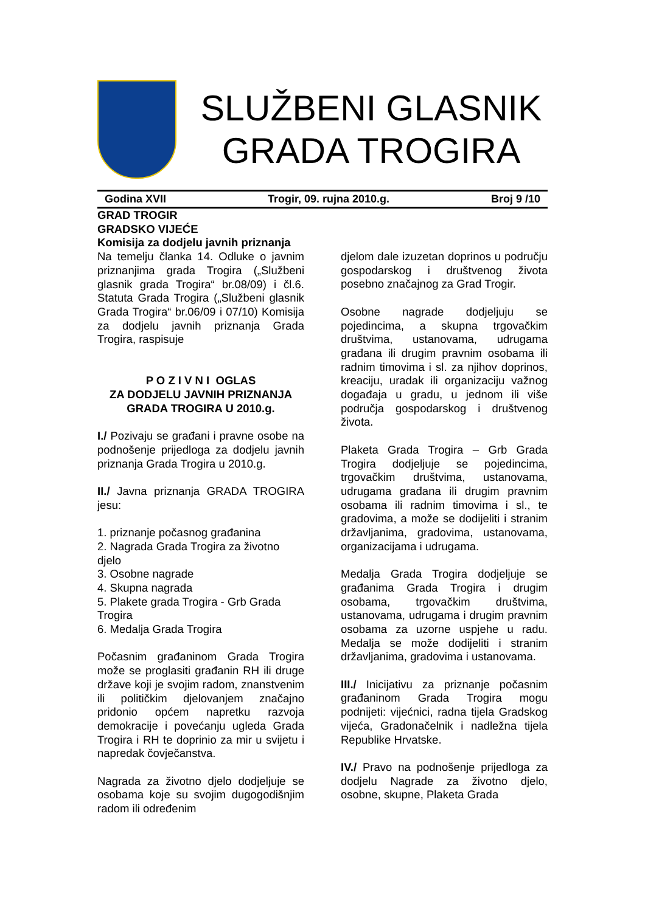SLUŽBENI GLASNIK
GRADA TROGIRA
Godina XVII Trogir, 09. rujna 2010.g. Broj 9 /10
GRAD TROGIR
GRADSKO VIJEĆE
Komisija za dodjelu javnih priznanja
Na temelju članka 14. Odluke o javnim priznanjima grada Trogira („Službeni glasnik grada Trogira“ br.08/09) i čl.6. Statuta Grada Trogira („Službeni glasnik Grada Trogira“ br.06/09 i 07/10) Komisija za dodjelu javnih priznanja Grada Trogira, raspisuje
P O Z I V N I OGLAS
ZA DODJELU JAVNIH PRIZNANJA
GRADA TROGIRA U 2010.g.
I./ Pozivaju se građani i pravne osobe na podnošenje prijedloga za dodjelu javnih priznanja Grada Trogira u 2010.g.
II./ Javna priznanja GRADA TROGIRA jesu:
1. priznanje počasnog građanina
2. Nagrada Grada Trogira za životno djelo
3. Osobne nagrade
4. Skupna nagrada
5. Plakete grada Trogira - Grb Grada Trogira
6. Medalja Grada Trogira
Počasnim građaninom Grada Trogira može se proglasiti građanin RH ili druge države koji je svojim radom, znanstvenim ili političkim djelovanjem značajno pridonio općem napretku razvoja demokracije i povećanju ugleda Grada Trogira i RH te doprinio za mir u svijetu i napredak čovječanstva.
Nagrada za životno djelo dodjeljuje se osobama koje su svojim dugogodišnjim radom ili određenim
djelom dale izuzetan doprinos u području gospodarskog i društvenog života posebno značajnog za Grad Trogir.
Osobne nagrade dodjeljuju se pojedincima, a skupna trgovačkim društvima, ustanovama, udrugama građana ili drugim pravnim osobama ili radnim timovima i sl. za njihov doprinos, kreaciju, uradak ili organizaciju važnog događaja u gradu, u jednom ili više područja gospodarskog i društvenog života.
Plaketa Grada Trogira – Grb Grada Trogira dodjeljuje se pojedincima, trgovačkim društvima, ustanovama, udrugama građana ili drugim pravnim osobama ili radnim timovima i sl., te gradovima, a može se dodijeliti i stranim državljanima, gradovima, ustanovama, organizacijama i udrugama.
Medalja Grada Trogira dodjeljuje se građanima Grada Trogira i drugim osobama, trgovačkim društvima, ustanovama, udrugama i drugim pravnim osobama za uzorne uspjehe u radu. Medalja se može dodijeliti i stranim državljanima, gradovima i ustanovama.
III./ Inicijativu za priznanje počasnim građaninom Grada Trogira mogu podnijeti: vijećnici, radna tijela Gradskog vijeća, Gradonačelnik i nadležna tijela Republike Hrvatske.
IV./ Pravo na podnošenje prijedloga za dodjelu Nagrade za životno djelo, osobne, skupne, Plaketa Grada